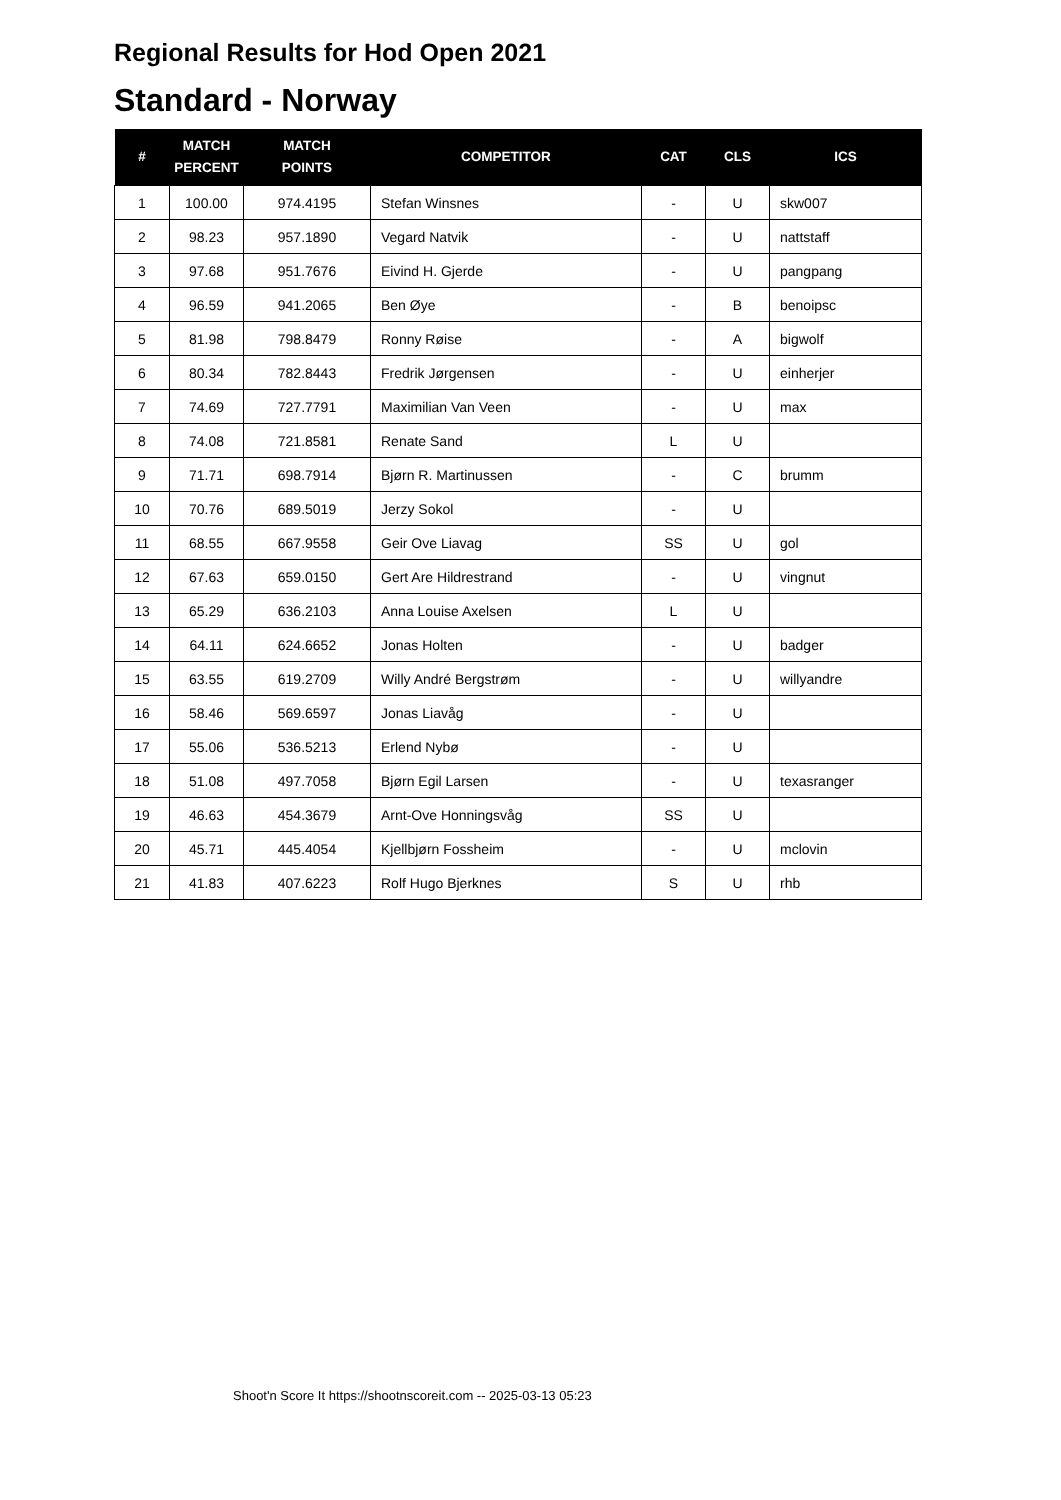Regional Results for Hod Open 2021
Standard - Norway
| # | MATCH PERCENT | MATCH POINTS | COMPETITOR | CAT | CLS | ICS |
| --- | --- | --- | --- | --- | --- | --- |
| 1 | 100.00 | 974.4195 | Stefan Winsnes | - | U | skw007 |
| 2 | 98.23 | 957.1890 | Vegard Natvik | - | U | nattstaff |
| 3 | 97.68 | 951.7676 | Eivind H. Gjerde | - | U | pangpang |
| 4 | 96.59 | 941.2065 | Ben Øye | - | B | benoipsc |
| 5 | 81.98 | 798.8479 | Ronny Røise | - | A | bigwolf |
| 6 | 80.34 | 782.8443 | Fredrik Jørgensen | - | U | einherjer |
| 7 | 74.69 | 727.7791 | Maximilian Van Veen | - | U | max |
| 8 | 74.08 | 721.8581 | Renate Sand | L | U | |
| 9 | 71.71 | 698.7914 | Bjørn R. Martinussen | - | C | brumm |
| 10 | 70.76 | 689.5019 | Jerzy Sokol | - | U | |
| 11 | 68.55 | 667.9558 | Geir Ove Liavag | SS | U | gol |
| 12 | 67.63 | 659.0150 | Gert Are Hildrestrand | - | U | vingnut |
| 13 | 65.29 | 636.2103 | Anna Louise Axelsen | L | U | |
| 14 | 64.11 | 624.6652 | Jonas Holten | - | U | badger |
| 15 | 63.55 | 619.2709 | Willy André Bergstrøm | - | U | willyandre |
| 16 | 58.46 | 569.6597 | Jonas Liavåg | - | U | |
| 17 | 55.06 | 536.5213 | Erlend Nybø | - | U | |
| 18 | 51.08 | 497.7058 | Bjørn Egil Larsen | - | U | texasranger |
| 19 | 46.63 | 454.3679 | Arnt-Ove Honningsvåg | SS | U | |
| 20 | 45.71 | 445.4054 | Kjellbjørn Fossheim | - | U | mclovin |
| 21 | 41.83 | 407.6223 | Rolf Hugo Bjerknes | S | U | rhb |
Shoot'n Score It https://shootnscoreit.com -- 2025-03-13 05:23